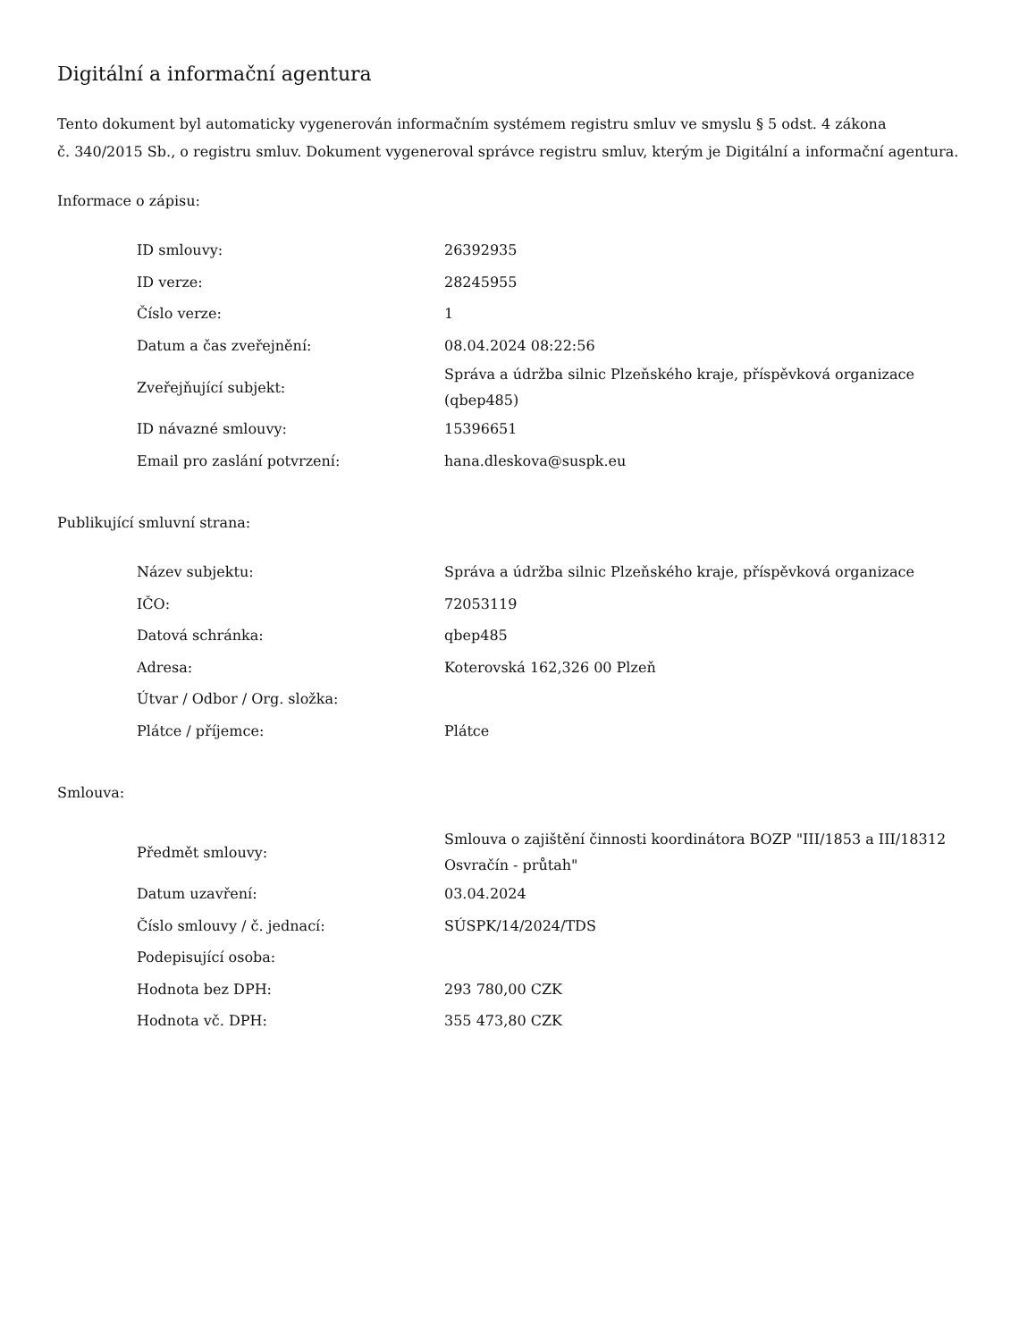Digitální a informační agentura
Tento dokument byl automaticky vygenerován informačním systémem registru smluv ve smyslu § 5 odst. 4 zákona
č. 340/2015 Sb., o registru smluv. Dokument vygeneroval správce registru smluv, kterým je Digitální a informační agentura.
Informace o zápisu:
| ID smlouvy: | 26392935 |
| ID verze: | 28245955 |
| Číslo verze: | 1 |
| Datum a čas zveřejnění: | 08.04.2024 08:22:56 |
| Zveřejňující subjekt: | Správa a údržba silnic Plzeňského kraje, příspěvková organizace (qbep485) |
| ID návazné smlouvy: | 15396651 |
| Email pro zaslání potvrzení: | hana.dleskova@suspk.eu |
Publikující smluvní strana:
| Název subjektu: | Správa a údržba silnic Plzeňského kraje, příspěvková organizace |
| IČO: | 72053119 |
| Datová schránka: | qbep485 |
| Adresa: | Koterovská 162,326 00 Plzeň |
| Útvar / Odbor / Org. složka: | |
| Plátce / příjemce: | Plátce |
Smlouva:
| Předmět smlouvy: | Smlouva o zajištění činnosti koordinátora BOZP "III/1853 a III/18312 Osvračín - průtah" |
| Datum uzavření: | 03.04.2024 |
| Číslo smlouvy / č. jednací: | SÚSPK/14/2024/TDS |
| Podepisující osoba: | |
| Hodnota bez DPH: | 293 780,00 CZK |
| Hodnota vč. DPH: | 355 473,80 CZK |